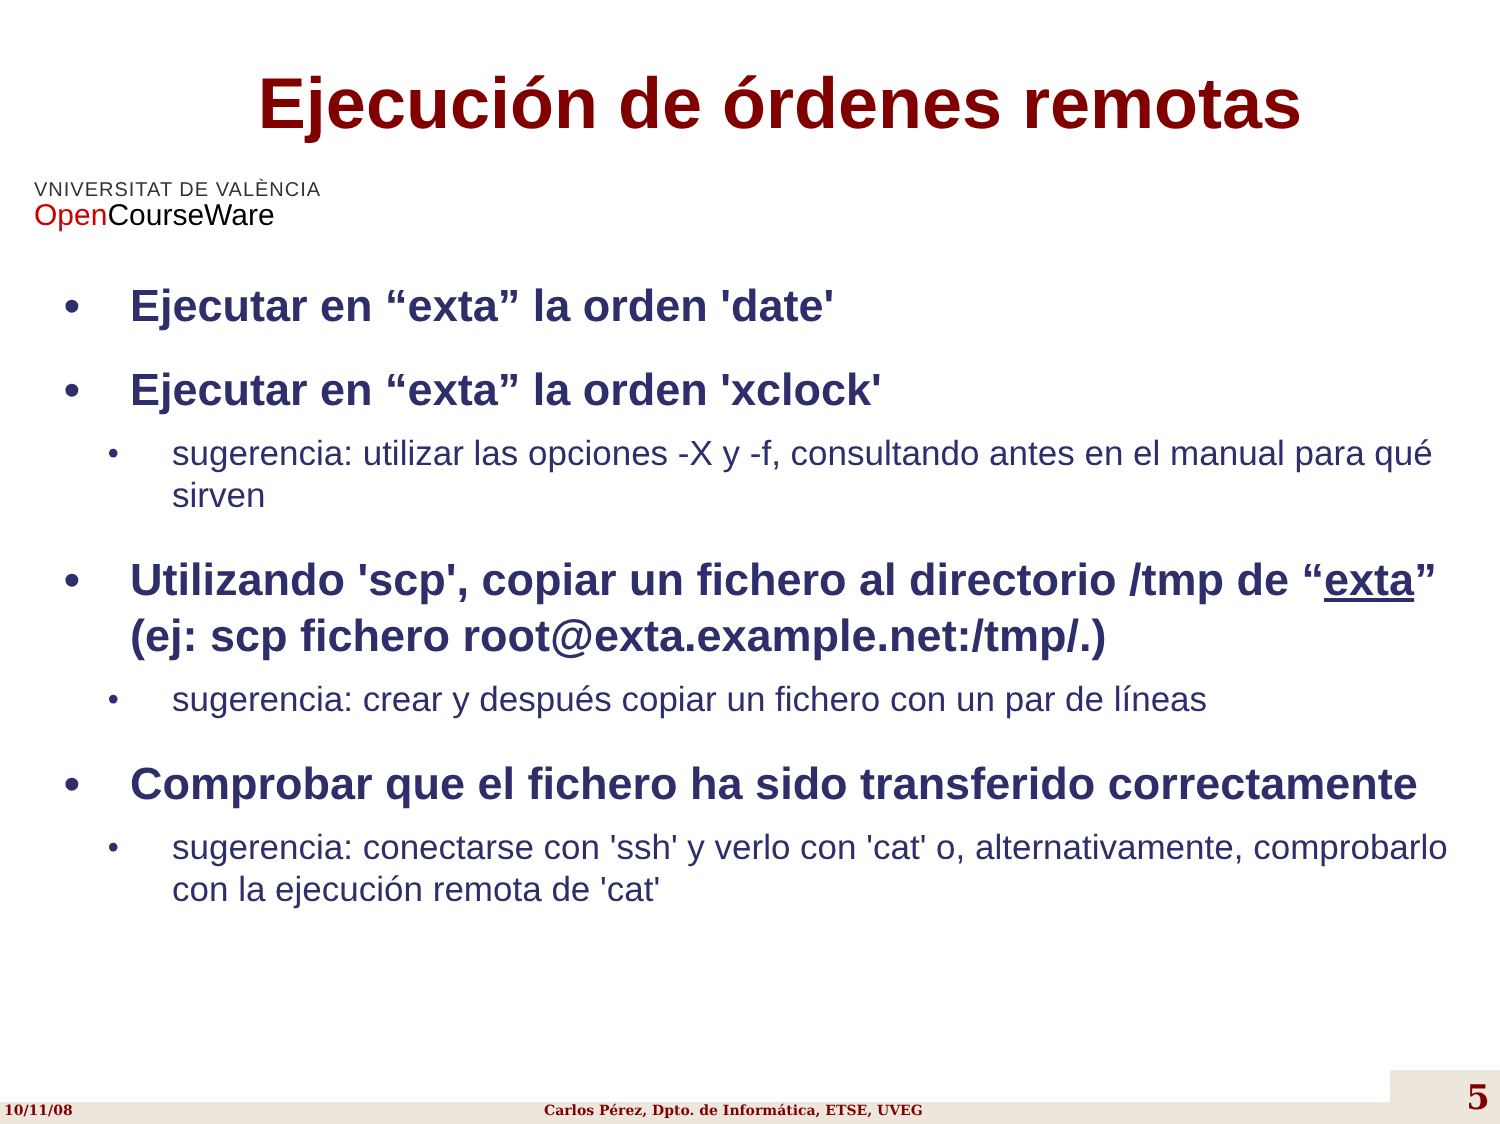Ejecución de órdenes remotas
VNIVERSITAT DE VALÈNCIA
Open CourseWare
• Ejecutar en “exta” la orden 'date'
• Ejecutar en “exta” la orden 'xclock'
• sugerencia: utilizar las opciones -X y -f, consultando antes en el manual para qué sirven
• Utilizando 'scp', copiar un fichero al directorio /tmp de “exta” (ej: scp fichero root@exta.example.net:/tmp/.)
• sugerencia: crear y después copiar un fichero con un par de líneas
• Comprobar que el fichero ha sido transferido correctamente
• sugerencia: conectarse con 'ssh' y verlo con 'cat' o, alternativamente, comprobarlo con la ejecución remota de 'cat'
10/11/08 Carlos Pérez, Dpto. de Informática, ETSE, UVEG 5